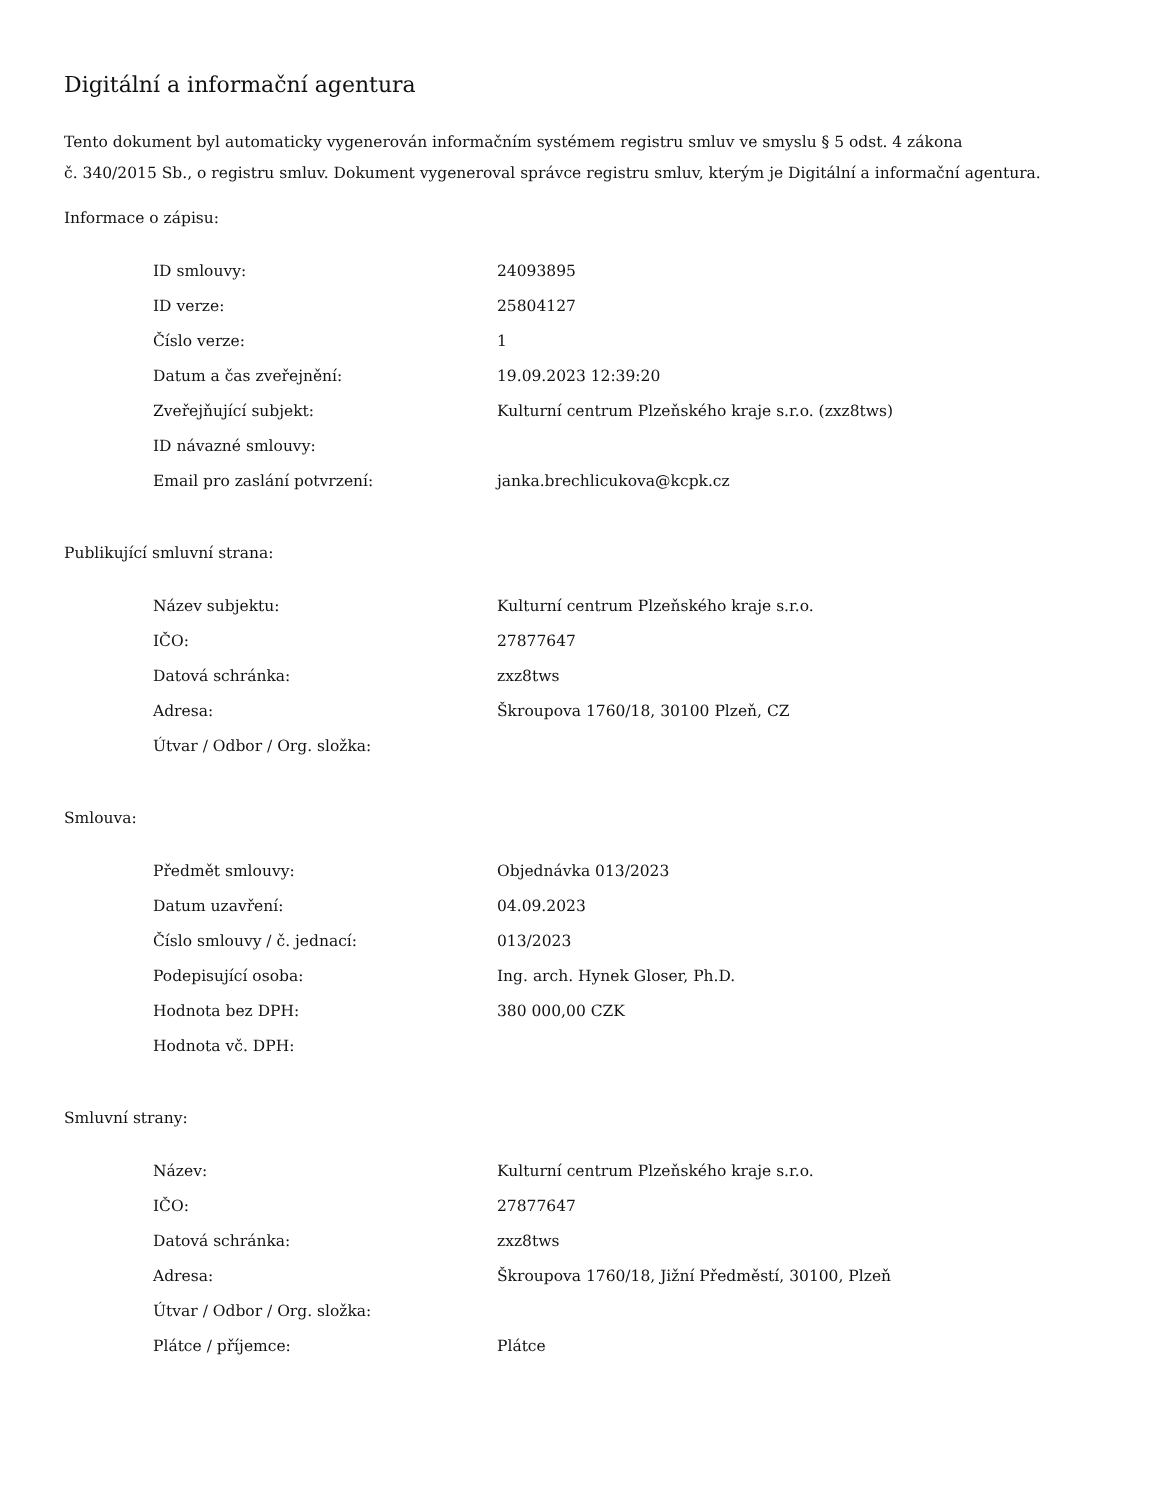Digitální a informační agentura
Tento dokument byl automaticky vygenerován informačním systémem registru smluv ve smyslu § 5 odst. 4 zákona
č. 340/2015 Sb., o registru smluv. Dokument vygeneroval správce registru smluv, kterým je Digitální a informační agentura.
Informace o zápisu:
| ID smlouvy: | 24093895 |
| ID verze: | 25804127 |
| Číslo verze: | 1 |
| Datum a čas zveřejnění: | 19.09.2023 12:39:20 |
| Zveřejňující subjekt: | Kulturní centrum Plzeňského kraje s.r.o. (zxz8tws) |
| ID návazné smlouvy: | |
| Email pro zaslání potvrzení: | janka.brechlicukova@kcpk.cz |
Publikující smluvní strana:
| Název subjektu: | Kulturní centrum Plzeňského kraje s.r.o. |
| IČO: | 27877647 |
| Datová schránka: | zxz8tws |
| Adresa: | Škroupova 1760/18, 30100 Plzeň, CZ |
| Útvar / Odbor / Org. složka: | |
Smlouva:
| Předmět smlouvy: | Objednávka 013/2023 |
| Datum uzavření: | 04.09.2023 |
| Číslo smlouvy / č. jednací: | 013/2023 |
| Podepisující osoba: | Ing. arch. Hynek Gloser, Ph.D. |
| Hodnota bez DPH: | 380 000,00 CZK |
| Hodnota vč. DPH: | |
Smluvní strany:
| Název: | Kulturní centrum Plzeňského kraje s.r.o. |
| IČO: | 27877647 |
| Datová schránka: | zxz8tws |
| Adresa: | Škroupova 1760/18, Jižní Předměstí, 30100, Plzeň |
| Útvar / Odbor / Org. složka: | |
| Plátce / příjemce: | Plátce |